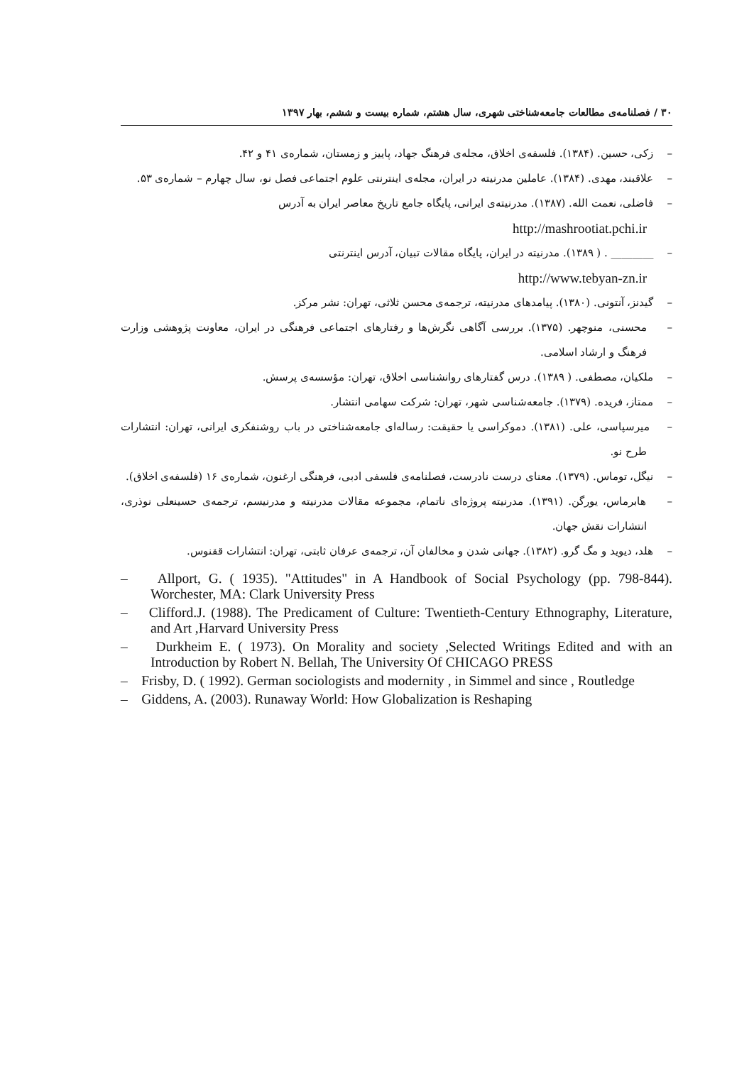۳۰ / فصلنامه‌ی مطالعات جامعه‌شناختی شهری، سال هشتم، شماره بیست و ششم، بهار ۱۳۹۷
– زکی، حسین. (۱۳۸۴). فلسفه‌ی اخلاق، مجله‌ی فرهنگ جهاد، پاییز و زمستان، شماره‌ی ۴۱ و ۴۲.
– علاقبند، مهدی. (۱۳۸۴). عاملین مدرنیته در ایران، مجله‌ی اینترنتی علوم اجتماعی فصل نو، سال چهارم – شماره‌ی ۵۳.
– فاضلی، نعمت الله. (۱۳۸۷). مدرنیته‌ی ایرانی، پایگاه جامع تاریخ معاصر ایران به آدرس
http://mashrootiat.pchi.ir
– ________ . ( ۱۳۸۹). مدرنیته در ایران، پایگاه مقالات تبیان، آدرس اینترنتی
http://www.tebyan-zn.ir
– گیدنز، آنتونی. (۱۳۸۰). پیامدهای مدرنیته، ترجمه‌ی محسن ثلاثی، تهران: نشر مرکز.
– محسنی، منوچهر. (۱۳۷۵). بررسی آگاهی نگرش‌ها و رفتارهای اجتماعی فرهنگی در ایران، معاونت پژوهشی وزارت فرهنگ و ارشاد اسلامی.
– ملکیان، مصطفی. ( ۱۳۸۹). درس گفتارهای روانشناسی اخلاق، تهران: مؤسسه‌ی پرسش.
– ممتاز، فریده. (۱۳۷۹). جامعه‌شناسی شهر، تهران: شرکت سهامی انتشار.
– میرسپاسی، علی. (۱۳۸۱). دموکراسی یا حقیقت: رساله‌ای جامعه‌شناختی در باب روشنفکری ایرانی، تهران: انتشارات طرح نو.
– نیگل، توماس. (۱۳۷۹). معنای درست نادرست، فصلنامه‌ی فلسفی ادبی، فرهنگی ارغنون، شماره‌ی ۱۶ (فلسفه‌ی اخلاق).
– هابرماس، یورگن. (۱۳۹۱). مدرنیته پروژه‌ای ناتمام، مجموعه مقالات مدرنیته و مدرنیسم، ترجمه‌ی حسینعلی نوذری، انتشارات نقش جهان.
– هلد، دیوید و مگ گرو. (۱۳۸۲). جهانی شدن و مخالفان آن، ترجمه‌ی عرفان ثابتی، تهران: انتشارات ققنوس.
– Allport, G. ( 1935). "Attitudes" in A Handbook of Social Psychology (pp. 798-844). Worchester, MA: Clark University Press
– Clifford.J. (1988). The Predicament of Culture: Twentieth-Century Ethnography, Literature, and Art ,Harvard University Press
– Durkheim E. ( 1973). On Morality and society ,Selected Writings Edited and with an Introduction by Robert N. Bellah, The University Of CHICAGO PRESS
– Frisby, D. ( 1992). German sociologists and modernity , in Simmel and since , Routledge
– Giddens, A. (2003). Runaway World: How Globalization is Reshaping